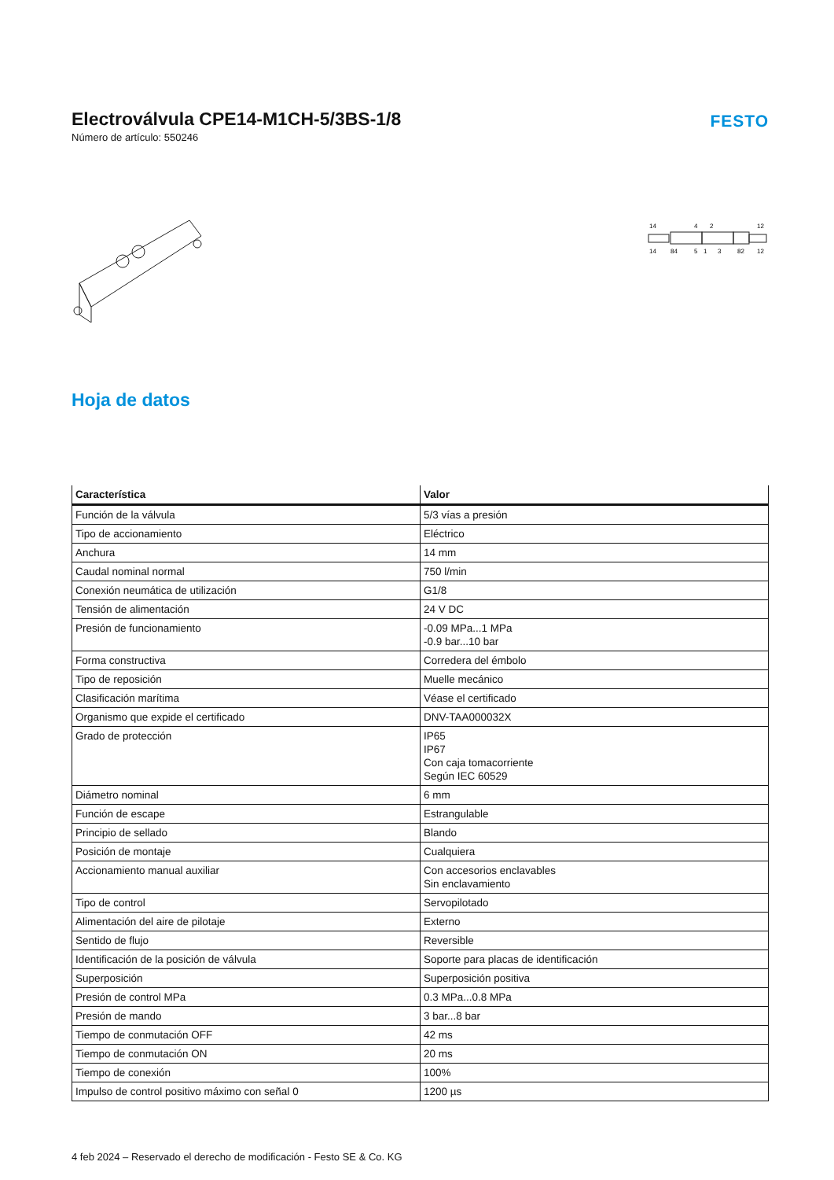Electroválvula CPE14-M1CH-5/3BS-1/8
Número de artículo: 550246
FESTO
14
4
2
12
14
84
5
1
3
82
12
Hoja de datos
| Característica | Valor |
| --- | --- |
| Función de la válvula | 5/3 vías a presión |
| Tipo de accionamiento | Eléctrico |
| Anchura | 14 mm |
| Caudal nominal normal | 750 l/min |
| Conexión neumática de utilización | G1/8 |
| Tensión de alimentación | 24 V DC |
| Presión de funcionamiento | -0.09 MPa...1 MPa -0.9 bar...10 bar |
| Forma constructiva | Corredera del émbolo |
| Tipo de reposición | Muelle mecánico |
| Clasificación marítima | Véase el certificado |
| Organismo que expide el certificado | DNV-TAA000032X |
| Grado de protección | IP65 IP67 Con caja tomacorriente Según IEC 60529 |
| Diámetro nominal | 6 mm |
| Función de escape | Estrangulable |
| Principio de sellado | Blando |
| Posición de montaje | Cualquiera |
| Accionamiento manual auxiliar | Con accesorios enclavables Sin enclavamiento |
| Tipo de control | Servopilotado |
| Alimentación del aire de pilotaje | Externo |
| Sentido de flujo | Reversible |
| Identificación de la posición de válvula | Soporte para placas de identificación |
| Superposición | Superposición positiva |
| Presión de control MPa | 0.3 MPa...0.8 MPa |
| Presión de mando | 3 bar...8 bar |
| Tiempo de conmutación OFF | 42 ms |
| Tiempo de conmutación ON | 20 ms |
| Tiempo de conexión | 100% |
| Impulso de control positivo máximo con señal 0 | 1200 µs |
4 feb 2024 – Reservado el derecho de modificación - Festo SE & Co. KG